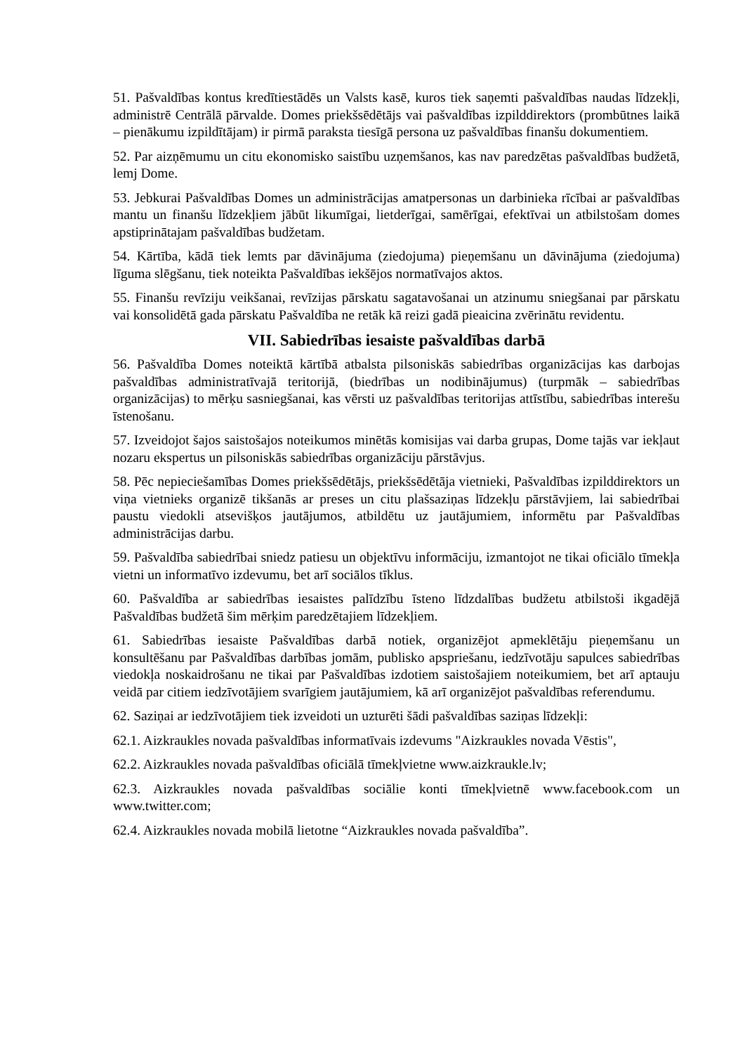51. Pašvaldības kontus kredītiestādēs un Valsts kasē, kuros tiek saņemti pašvaldības naudas līdzekļi, administrē Centrālā pārvalde. Domes priekšsēdētājs vai pašvaldības izpilddirektors (prombūtnes laikā – pienākumu izpildītājam) ir pirmā paraksta tiesīgā persona uz pašvaldības finanšu dokumentiem.
52. Par aizņēmumu un citu ekonomisko saistību uzņemšanos, kas nav paredzētas pašvaldības budžetā, lemj Dome.
53. Jebkurai Pašvaldības Domes un administrācijas amatpersonas un darbinieka rīcībai ar pašvaldības mantu un finanšu līdzekļiem jābūt likumīgai, lietderīgai, samērīgai, efektīvai un atbilstošam domes apstiprinātajam pašvaldības budžetam.
54. Kārtība, kādā tiek lemts par dāvinājuma (ziedojuma) pieņemšanu un dāvinājuma (ziedojuma) līguma slēgšanu, tiek noteikta Pašvaldības iekšējos normatīvajos aktos.
55. Finanšu revīziju veikšanai, revīzijas pārskatu sagatavošanai un atzinumu sniegšanai par pārskatu vai konsolidētā gada pārskatu Pašvaldība ne retāk kā reizi gadā pieaicina zvērinātu revidentu.
VII. Sabiedrības iesaiste pašvaldības darbā
56. Pašvaldība Domes noteiktā kārtībā atbalsta pilsoniskās sabiedrības organizācijas kas darbojas pašvaldības administratīvajā teritorijā, (biedrības un nodibinājumus) (turpmāk – sabiedrības organizācijas) to mērķu sasniegšanai, kas vērsti uz pašvaldības teritorijas attīstību, sabiedrības interešu īstenošanu.
57. Izveidojot šajos saistošajos noteikumos minētās komisijas vai darba grupas, Dome tajās var iekļaut nozaru ekspertus un pilsoniskās sabiedrības organizāciju pārstāvjus.
58. Pēc nepieciešamības Domes priekšsēdētājs, priekšsēdētāja vietnieki, Pašvaldības izpilddirektors un viņa vietnieks organizē tikšanās ar preses un citu plašsaziņas līdzekļu pārstāvjiem, lai sabiedrībai paustu viedokli atsevišķos jautājumos, atbildētu uz jautājumiem, informētu par Pašvaldības administrācijas darbu.
59. Pašvaldība sabiedrībai sniedz patiesu un objektīvu informāciju, izmantojot ne tikai oficiālo tīmekļa vietni un informatīvo izdevumu, bet arī sociālos tīklus.
60. Pašvaldība ar sabiedrības iesaistes palīdzību īsteno līdzdalības budžetu atbilstoši ikgadējā Pašvaldības budžetā šim mērķim paredzētajiem līdzekļiem.
61. Sabiedrības iesaiste Pašvaldības darbā notiek, organizējot apmeklētāju pieņemšanu un konsultēšanu par Pašvaldības darbības jomām, publisko apspriešanu, iedzīvotāju sapulces sabiedrības viedokļa noskaidrošanu ne tikai par Pašvaldības izdotiem saistošajiem noteikumiem, bet arī aptauju veidā par citiem iedzīvotājiem svarīgiem jautājumiem, kā arī organizējot pašvaldības referendumu.
62. Saziņai ar iedzīvotājiem tiek izveidoti un uzturēti šādi pašvaldības saziņas līdzekļi:
62.1. Aizkraukles novada pašvaldības informatīvais izdevums "Aizkraukles novada Vēstis",
62.2. Aizkraukles novada pašvaldības oficiālā tīmekļvietne www.aizkraukle.lv;
62.3. Aizkraukles novada pašvaldības sociālie konti tīmekļvietnē www.facebook.com un www.twitter.com;
62.4. Aizkraukles novada mobilā lietotne “Aizkraukles novada pašvaldība”.